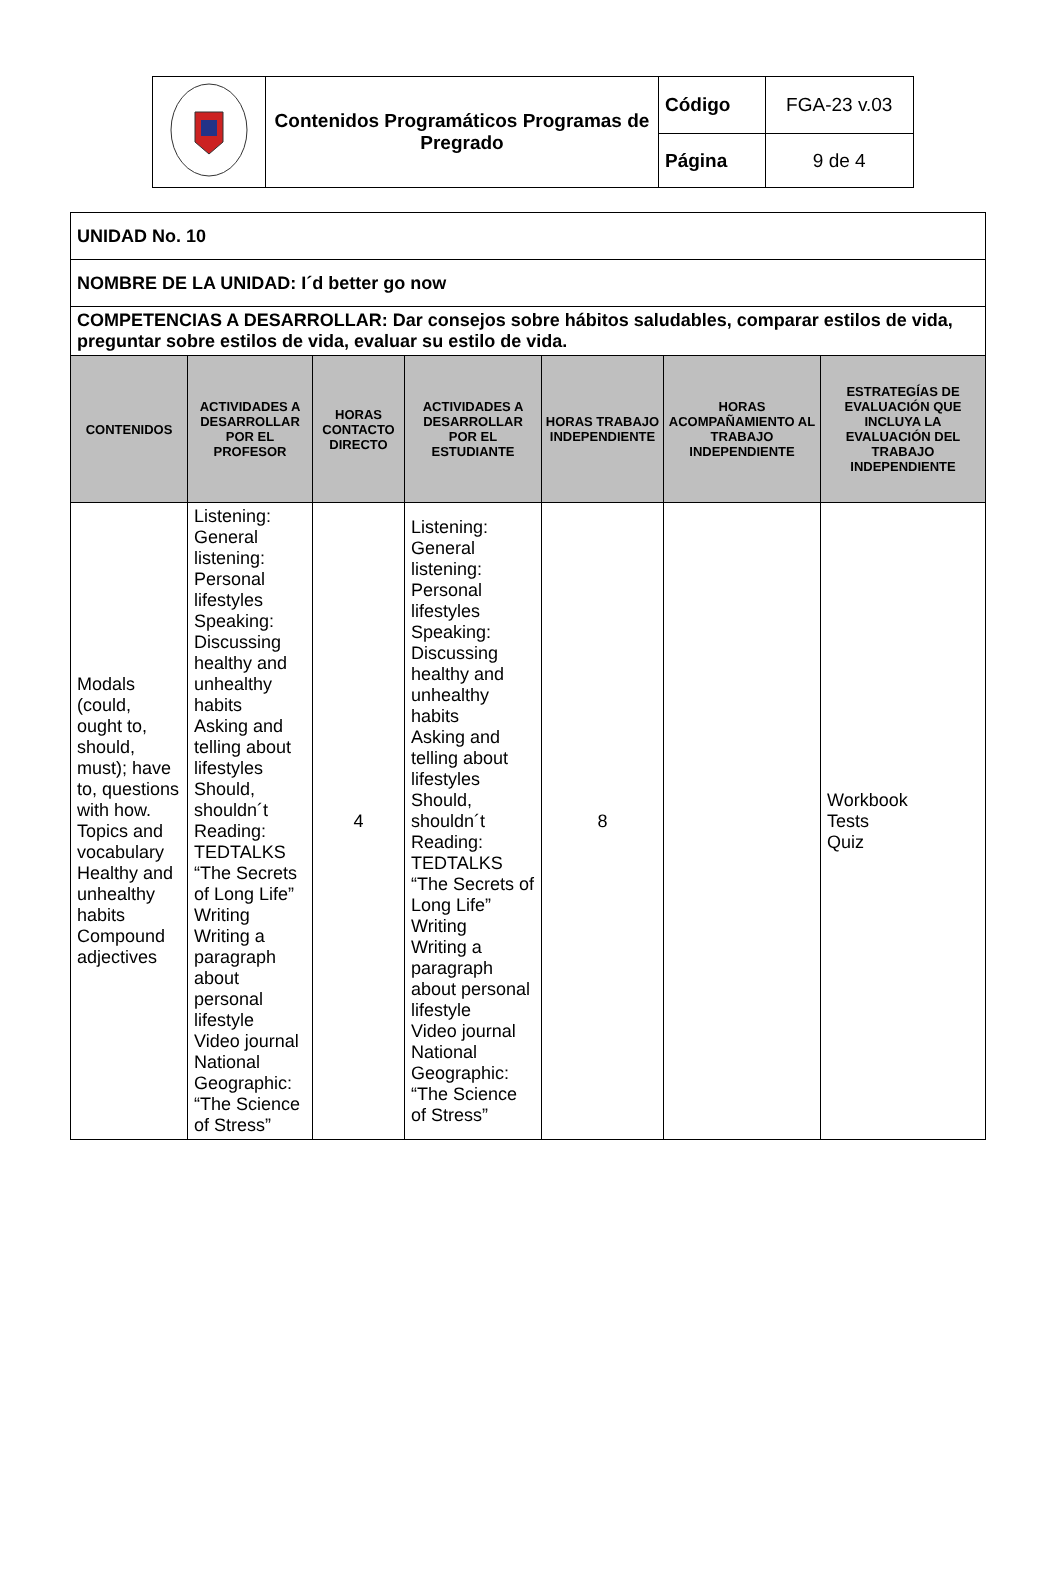| | Contenidos Programáticos Programas de Pregrado | Código | FGA-23 v.03 |
| | | Página | 9 de 4 |
| UNIDAD No. 10 | | | | | | |
| NOMBRE DE LA UNIDAD: I´d better go now | | | | | | |
| COMPETENCIAS A DESARROLLAR: Dar consejos sobre hábitos saludables, comparar estilos de vida, preguntar sobre estilos de vida, evaluar su estilo de vida. | | | | | | |
| CONTENIDOS | ACTIVIDADES A DESARROLLAR POR EL PROFESOR | HORAS CONTACTO DIRECTO | ACTIVIDADES A DESARROLLAR POR EL ESTUDIANTE | HORAS TRABAJO INDEPENDIENTE | HORAS ACOMPAÑAMIENTO AL TRABAJO INDEPENDIENTE | ESTRATEGÍAS DE EVALUACIÓN QUE INCLUYA LA EVALUACIÓN DEL TRABAJO INDEPENDIENTE |
| Modals (could, ought to, should, must); have to, questions with how. Topics and vocabulary Healthy and unhealthy habits Compound adjectives | Listening: General listening: Personal lifestyles Speaking: Discussing healthy and unhealthy habits Asking and telling about lifestyles Should, shouldn´t Reading: TEDTALKS “The Secrets of Long Life” Writing Writing a paragraph about personal lifestyle Video journal National Geographic: “The Science of Stress” | 4 | Listening: General listening: Personal lifestyles Speaking: Discussing healthy and unhealthy habits Asking and telling about lifestyles Should, shouldn´t Reading: TEDTALKS “The Secrets of Long Life” Writing Writing a paragraph about personal lifestyle Video journal National Geographic: “The Science of Stress” | 8 | | Workbook Tests Quiz |